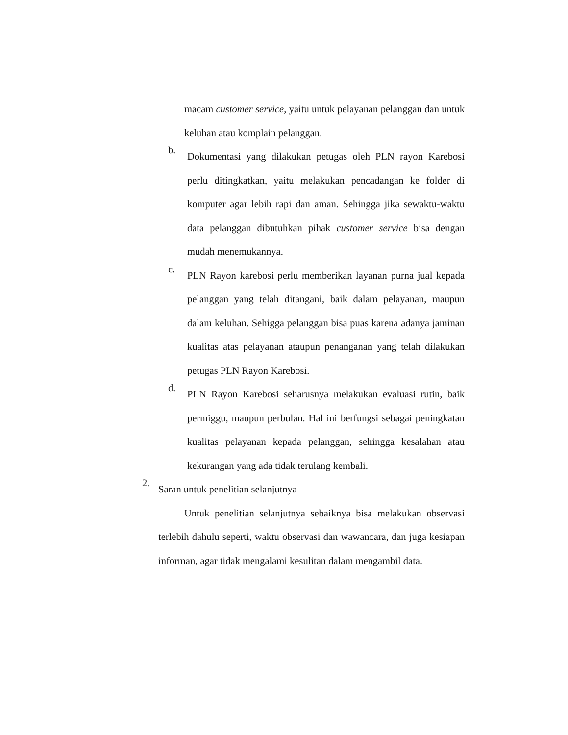macam customer service, yaitu untuk pelayanan pelanggan dan untuk keluhan atau komplain pelanggan.
b.
Dokumentasi yang dilakukan petugas oleh PLN rayon Karebosi perlu ditingkatkan, yaitu melakukan pencadangan ke folder di komputer agar lebih rapi dan aman. Sehingga jika sewaktu-waktu data pelanggan dibutuhkan pihak customer service bisa dengan mudah menemukannya.
c.
PLN Rayon karebosi perlu memberikan layanan purna jual kepada pelanggan yang telah ditangani, baik dalam pelayanan, maupun dalam keluhan. Sehigga pelanggan bisa puas karena adanya jaminan kualitas atas pelayanan ataupun penanganan yang telah dilakukan petugas PLN Rayon Karebosi.
d.
PLN Rayon Karebosi seharusnya melakukan evaluasi rutin, baik permiggu, maupun perbulan. Hal ini berfungsi sebagai peningkatan kualitas pelayanan kepada pelanggan, sehingga kesalahan atau kekurangan yang ada tidak terulang kembali.
2.
Saran untuk penelitian selanjutnya
Untuk penelitian selanjutnya sebaiknya bisa melakukan observasi terlebih dahulu seperti, waktu observasi dan wawancara, dan juga kesiapan informan, agar tidak mengalami kesulitan dalam mengambil data.